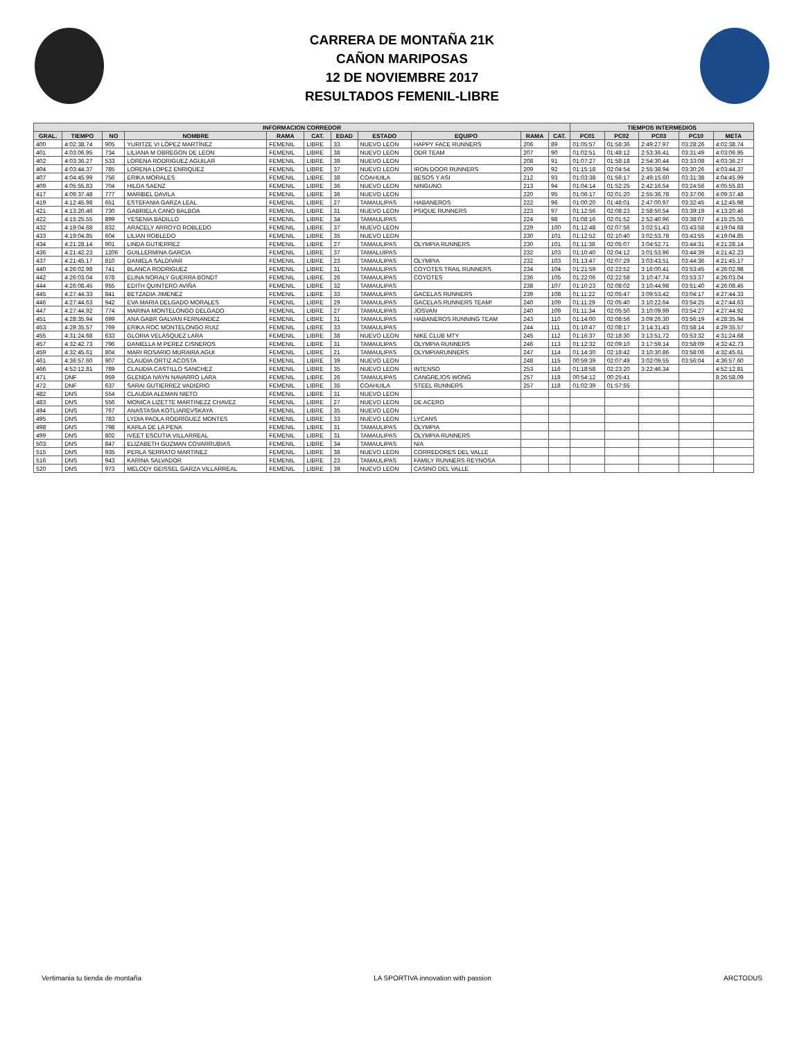CARRERA DE MONTAÑA 21K
CAÑON MARIPOSAS
12 DE NOVIEMBRE 2017
RESULTADOS FEMENIL-LIBRE
| INFORMACION CORREDOR | | | | | | | | | | | TIEMPOS INTERMEDIOS | | | | |
| --- | --- | --- | --- | --- | --- | --- | --- | --- | --- | --- | --- | --- | --- | --- | --- |
| GRAL. | TIEMPO | NO | NOMBRE | RAMA | CAT. | EDAD | ESTADO | EQUIPO | RAMA | CAT. | PC01 | PC02 | PC03 | PC10 | META |
| 400 | 4:02:38.74 | 905 | YURITZE VI LÓPEZ MARTÍNEZ | FEMENIL | LIBRE | 33 | NUEVO LEON | HAPPY FACE RUNNERS | 206 | 89 | 01:05:57 | 01:58:36 | 2:49:27.97 | 03:28:26 | 4:02:38.74 |
| 401 | 4:03:06.95 | 734 | LILIANA M OBREGON DE LEON | FEMENIL | LIBRE | 38 | NUEVO LEON | ODR TEAM | 207 | 90 | 01:02:51 | 01:48:12 | 2:53:36.41 | 03:31:49 | 4:03:06.95 |
| 402 | 4:03:36.27 | 533 | LORENA RODRIGUEZ AGUILAR | FEMENIL | LIBRE | 39 | NUEVO LEON | | 208 | 91 | 01:07:27 | 01:58:18 | 2:54:30.44 | 03:33:08 | 4:03:36.27 |
| 404 | 4:03:44.37 | 785 | LORENA LOPEZ ENRIQUEZ | FEMENIL | LIBRE | 37 | NUEVO LEON | IRON DOOR RUNNERS | 209 | 92 | 01:15:18 | 02:04:54 | 2:55:38.94 | 03:30:26 | 4:03:44.37 |
| 407 | 4:04:45.99 | 756 | ERIKA MORALES | FEMENIL | LIBRE | 38 | COAHUILA | BESOS Y ASI | 212 | 93 | 01:03:38 | 01:56:17 | 2:49:15.60 | 03:31:38 | 4:04:45.99 |
| 409 | 4:05:55.83 | 704 | HILDA SAENZ | FEMENIL | LIBRE | 36 | NUEVO LEON | NINGUNO | 213 | 94 | 01:04:14 | 01:52:25 | 2:42:16.54 | 03:24:56 | 4:05:55.83 |
| 417 | 4:09:37.48 | 777 | MARIBEL DAVILA | FEMENIL | LIBRE | 36 | NUEVO LEON | | 220 | 95 | 01:06:17 | 02:01:20 | 2:55:36.78 | 03:37:06 | 4:09:37.48 |
| 419 | 4:12:45.98 | 651 | ESTEFANIA GARZA LEAL | FEMENIL | LIBRE | 27 | TAMAULIPAS | HABANEROS | 222 | 96 | 01:00:20 | 01:48:01 | 2:47:00.97 | 03:32:45 | 4:12:45.98 |
| 421 | 4:13:20.46 | 730 | GABRIELA CANO BALBOA | FEMENIL | LIBRE | 31 | NUEVO LEON | PSIQUE RUNNERS | 223 | 97 | 01:12:56 | 02:08:23 | 2:58:50.54 | 03:39:19 | 4:13:20.46 |
| 422 | 4:15:25.55 | 899 | YESENIA BADILLO | FEMENIL | LIBRE | 34 | TAMAULIPAS | | 224 | 98 | 01:08:16 | 02:01:52 | 2:52:40.96 | 03:38:07 | 4:15:25.55 |
| 432 | 4:19:04.68 | 832 | ARACELY ARROYO ROBLEDO | FEMENIL | LIBRE | 37 | NUEVO LEON | | 229 | 100 | 01:12:48 | 02:07:56 | 3:02:51.43 | 03:43:58 | 4:19:04.68 |
| 433 | 4:19:04.85 | 604 | LILIAN ROBLEDO | FEMENIL | LIBRE | 35 | NUEVO LEON | | 230 | 101 | 01:12:52 | 02:10:40 | 3:02:53.78 | 03:43:55 | 4:19:04.85 |
| 434 | 4:21:28.14 | 901 | LINDA GUTIERREZ | FEMENIL | LIBRE | 27 | TAMAULIPAS | OLYMPIA RUNNERS | 230 | 101 | 01:11:38 | 02:05:07 | 3:04:52.71 | 03:44:31 | 4:21:28.14 |
| 436 | 4:21:42.23 | 1206 | GUILLERMINA GARCIA | FEMENIL | LIBRE | 37 | TAMALUIPAS | | 232 | 103 | 01:10:40 | 02:04:12 | 3:01:53.96 | 03:44:39 | 4:21:42.23 |
| 437 | 4:21:45.17 | 810 | DANIELA SALDIVAR | FEMENIL | LIBRE | 23 | TAMAULIPAS | OLYMPIA | 232 | 103 | 01:13:47 | 02:07:29 | 3:03:43.51 | 03:44:36 | 4:21:45.17 |
| 440 | 4:26:02.98 | 741 | BLANCA RODRIGUEZ | FEMENIL | LIBRE | 31 | TAMAULIPAS | COYOTES TRAIL RUNNERS | 234 | 104 | 01:21:59 | 02:22:52 | 3:16:00.41 | 03:53:45 | 4:26:02.98 |
| 442 | 4:26:03.04 | 678 | ELINA NORALY GUERRA BONDT | FEMENIL | LIBRE | 26 | TAMAULIPAS | COYOTES | 236 | 105 | 01:22:06 | 02:22:58 | 3:10:47.74 | 03:53:37 | 4:26:03.04 |
| 444 | 4:26:08.45 | 955 | EDITH QUINTERO AVIÑA | FEMENIL | LIBRE | 32 | TAMAULIPAS | | 238 | 107 | 01:10:23 | 02:08:02 | 3:10:44.98 | 03:51:40 | 4:26:08.45 |
| 445 | 4:27:44.33 | 841 | BETZADIA JIMENEZ | FEMENIL | LIBRE | 33 | TAMAULIPAS | GACELAS RUNNERS | 239 | 108 | 01:11:22 | 02:05:47 | 3:09:53.42 | 03:04:17 | 4:27:44.33 |
| 446 | 4:27:44.63 | 942 | EVA MARIA DELGADO MORALES | FEMENIL | LIBRE | 29 | TAMAULIPAS | GACELAS RUNNERS TEAM! | 240 | 109 | 01:11:29 | 02:05:40 | 3:10:22.64 | 03:54:25 | 4:27:44.63 |
| 447 | 4:27:44.92 | 774 | MARINA MONTELONGO DELGADO | FEMENIL | LIBRE | 27 | TAMAULIPAS | JOSVAN | 240 | 109 | 01:11:34 | 02:05:50 | 3:10:09.99 | 03:54:27 | 4:27:44.92 |
| 451 | 4:28:35.94 | 699 | ANA GABR GALVAN FERNANDEZ | FEMENIL | LIBRE | 31 | TAMAULIPAS | HABANEROS RUNNING TEAM | 243 | 110 | 01:14:00 | 02:08:56 | 3:09:26.30 | 03:56:19 | 4:28:35.94 |
| 453 | 4:29:35.57 | 769 | ERIKA ROC MONTELONGO RUIZ | FEMENIL | LIBRE | 33 | TAMAULIPAS | | 244 | 111 | 01:10:47 | 02:08:17 | 3:14:31.43 | 03:58:14 | 4:29:35.57 |
| 455 | 4:31:24.68 | 633 | GLORIA VELÁSQUEZ LARA | FEMENIL | LIBRE | 38 | NUEVO LEON | NIKE CLUB MTY | 245 | 112 | 01:16:37 | 02:18:30 | 3:13:51.72 | 03:53:32 | 4:31:24.68 |
| 457 | 4:32:42.73 | 796 | DANIELLA M PEREZ CISNEROS | FEMENIL | LIBRE | 31 | TAMAULIPAS | OLYMPIA RUNNERS | 246 | 113 | 01:12:32 | 02:09:10 | 3:17:59.14 | 03:58:09 | 4:32:42.73 |
| 459 | 4:32:45.61 | 804 | MARI ROSARIO MURAIRA AGUI | FEMENIL | LIBRE | 21 | TAMAULIPAS | OLYMPIARUNNERS | 247 | 114 | 01:14:30 | 02:18:42 | 3:10:30.86 | 03:58:06 | 4:32:45.61 |
| 461 | 4:36:57.60 | 907 | CLAUDIA ORTIZ ACOSTA | FEMENIL | LIBRE | 39 | NUEVO LEON | | 248 | 115 | 00:59:39 | 02:07:49 | 3:02:09.55 | 03:56:04 | 4:36:57.60 |
| 466 | 4:52:12.81 | 789 | CLAUDIA CASTILLO SANCHEZ | FEMENIL | LIBRE | 35 | NUEVO LEON | INTENSO | 253 | 116 | 01:18:58 | 02:23:20 | 3:22:46.34 | | 4:52:12.81 |
| 471 | DNF | 959 | GLENDA IVAYN NAVARRO LARA | FEMENIL | LIBRE | 26 | TAMAULIPAS | CANGREJOS WONG | 257 | 118 | 00:54:12 | 00:25:41 | | | 8:26:58.09 |
| 472 | DNF | 637 | SARAI GUTIERREZ VADIERIO | FEMENIL | LIBRE | 35 | COAHUILA | STEEL RUNNERS | 257 | 118 | 01:02:39 | 01:57:55 | | | |
| 482 | DNS | 554 | CLAUDIA ALEMAN NIETO | FEMENIL | LIBRE | 31 | NUEVO LEON | | | | | | | | |
| 483 | DNS | 556 | MONICA LIZETTE MARTINEZZ CHAVEZ | FEMENIL | LIBRE | 27 | NUEVO LEON | DE ACERO | | | | | | | |
| 494 | DNS | 767 | ANASTASIA KOTLIAREVSKAYA | FEMENIL | LIBRE | 35 | NUEVO LEON | | | | | | | | |
| 495 | DNS | 783 | LYDIA PAOLA RODRÍGUEZ MONTES | FEMENIL | LIBRE | 33 | NUEVO LEON | LYCANS | | | | | | | |
| 498 | DNS | 798 | KARLA DE LA PENA | FEMENIL | LIBRE | 31 | TAMAULIPAS | OLYMPIA | | | | | | | |
| 499 | DNS | 802 | IVEET ESCUTIA VILLARREAL | FEMENIL | LIBRE | 31 | TAMAULIPAS | OLYMPIA RUNNERS | | | | | | | |
| 503 | DNS | 847 | ELIZABETH GUZMAN COVARRUBIAS | FEMENIL | LIBRE | 34 | TAMAULIPAS | N/A | | | | | | | |
| 515 | DNS | 935 | PERLA SERRATO MARTINEZ | FEMENIL | LIBRE | 38 | NUEVO LEON | CORREDORES DEL VALLE | | | | | | | |
| 516 | DNS | 943 | KARINA SALVADOR | FEMENIL | LIBRE | 23 | TAMAULIPAS | FAMILY RUNNERS REYNOSA | | | | | | | |
| 520 | DNS | 973 | MELODY GEISSEL GARZA VILLARREAL | FEMENIL | LIBRE | 39 | NUEVO LEON | CASINO DEL VALLE | | | | | | | |
Vertimania tu tienda de montaña LA SPORTIVA innovation with passion ARCTODUS